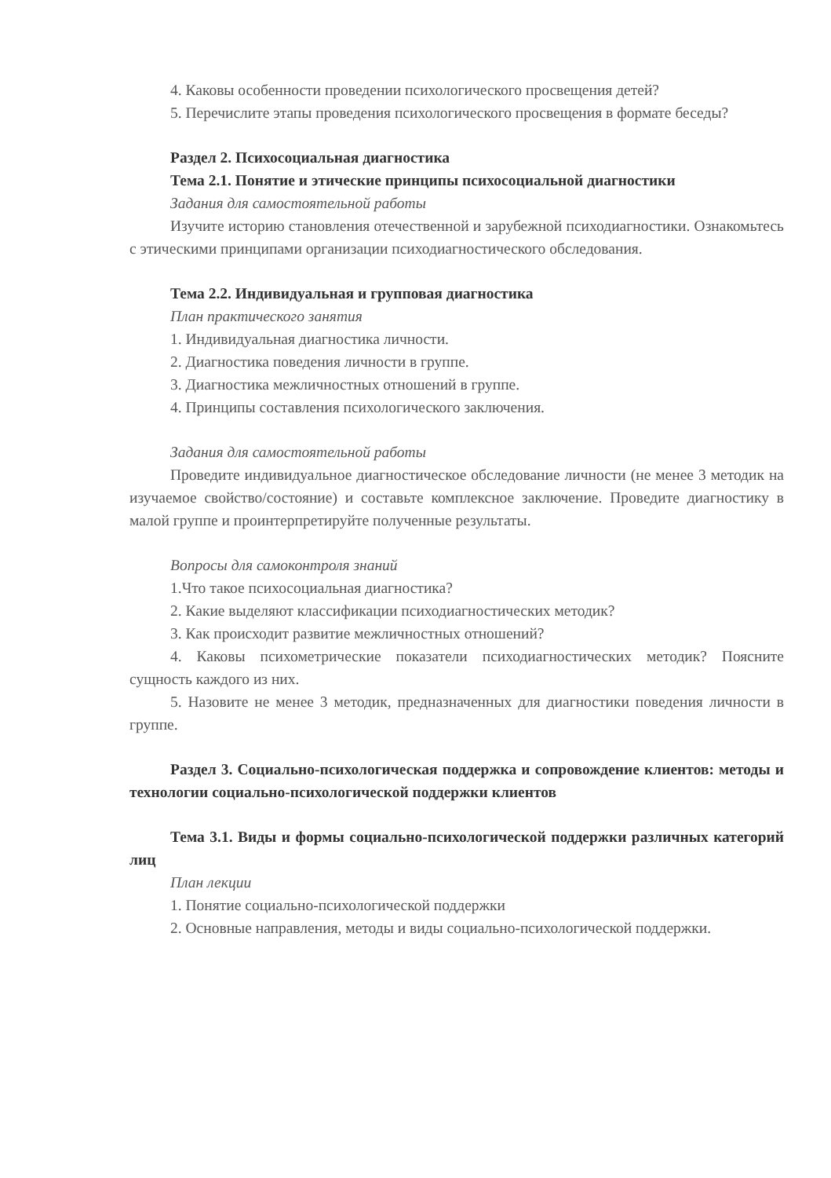4. Каковы особенности проведении психологического просвещения детей?
5. Перечислите этапы проведения психологического просвещения в формате беседы?
Раздел 2. Психосоциальная диагностика
Тема 2.1. Понятие и этические принципы психосоциальной диагностики
Задания для самостоятельной работы
Изучите историю становления отечественной и зарубежной психодиагностики. Ознакомьтесь с этическими принципами организации психодиагностического обследования.
Тема 2.2. Индивидуальная и групповая диагностика
План практического занятия
1. Индивидуальная диагностика личности.
2. Диагностика поведения личности в группе.
3. Диагностика межличностных отношений в группе.
4. Принципы составления психологического заключения.
Задания для самостоятельной работы
Проведите индивидуальное диагностическое обследование личности (не менее 3 методик на изучаемое свойство/состояние) и составьте комплексное заключение. Проведите диагностику в малой группе и проинтерпретируйте полученные результаты.
Вопросы для самоконтроля знаний
1.Что такое психосоциальная диагностика?
2. Какие выделяют классификации психодиагностических методик?
3. Как происходит развитие межличностных отношений?
4. Каковы психометрические показатели психодиагностических методик? Поясните сущность каждого из них.
5. Назовите не менее 3 методик, предназначенных для диагностики поведения личности в группе.
Раздел 3. Социально-психологическая поддержка и сопровождение клиентов: методы и технологии социально-психологической поддержки клиентов
Тема 3.1. Виды и формы социально-психологической поддержки различных категорий лиц
План лекции
1. Понятие социально-психологической поддержки
2. Основные направления, методы и виды социально-психологической поддержки.